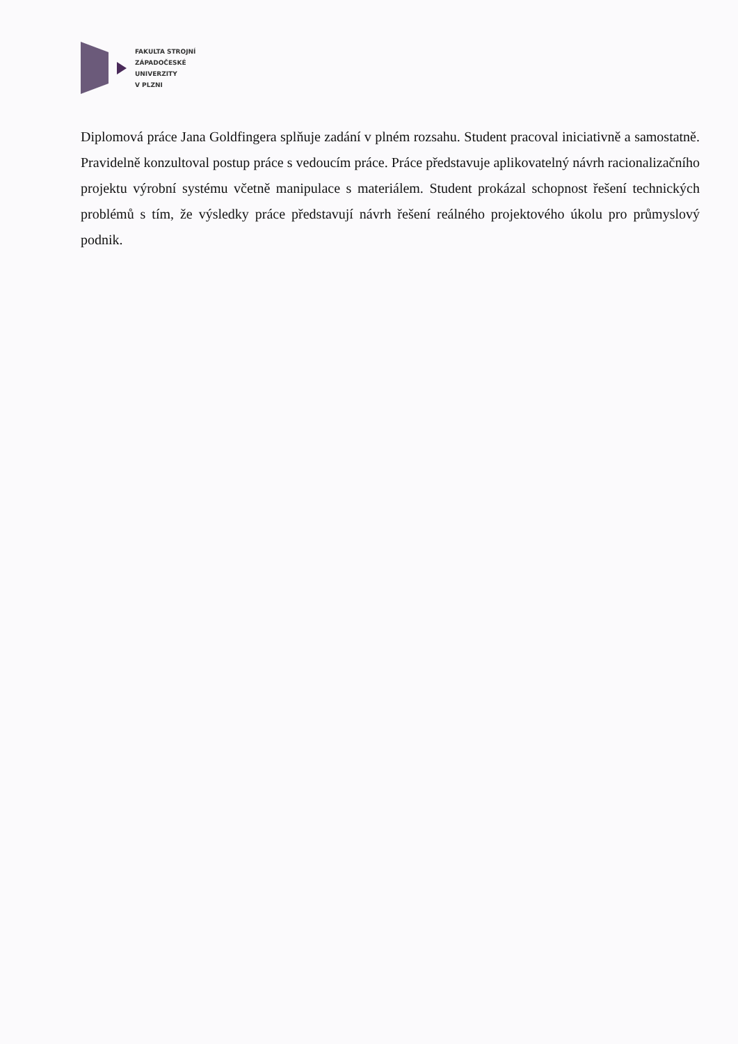FAKULTA STROJNÍ
ZÁPADOČESKÉ
UNIVERZITY
V PLZNI
Diplomová práce Jana Goldfingera splňuje zadání v plném rozsahu. Student pracoval iniciativně a samostatně. Pravidelně konzultoval postup práce s vedoucím práce. Práce představuje aplikovatelný návrh racionalizačního projektu výrobní systému včetně manipulace s materiálem. Student prokázal schopnost řešení technických problémů s tím, že výsledky práce představují návrh řešení reálného projektového úkolu pro průmyslový podnik.